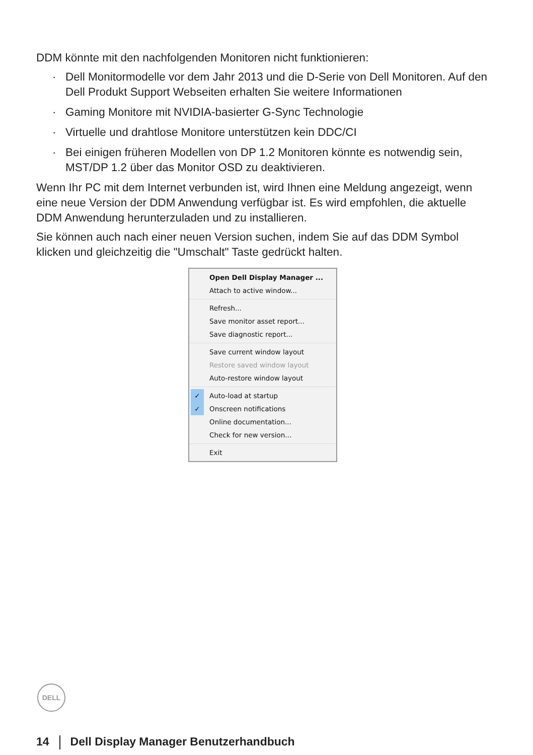DDM könnte mit den nachfolgenden Monitoren nicht funktionieren:
· Dell Monitormodelle vor dem Jahr 2013 und die D-Serie von Dell Monitoren. Auf den Dell Produkt Support Webseiten erhalten Sie weitere Informationen
· Gaming Monitore mit NVIDIA-basierter G-Sync Technologie
· Virtuelle und drahtlose Monitore unterstützen kein DDC/CI
· Bei einigen früheren Modellen von DP 1.2 Monitoren könnte es notwendig sein, MST/DP 1.2 über das Monitor OSD zu deaktivieren.
Wenn Ihr PC mit dem Internet verbunden ist, wird Ihnen eine Meldung angezeigt, wenn eine neue Version der DDM Anwendung verfügbar ist. Es wird empfohlen, die aktuelle DDM Anwendung herunterzuladen und zu installieren.
Sie können auch nach einer neuen Version suchen, indem Sie auf das DDM Symbol klicken und gleichzeitig die "Umschalt" Taste gedrückt halten.
Open Dell Display Manager ...
Attach to active window...
Refresh...
Save monitor asset report...
Save diagnostic report...
Save current window layout
Restore saved window layout
Auto-restore window layout
✓ Auto-load at startup
✓ Onscreen notifications
Online documentation...
Check for new version...
Exit
DELL
14 Dell Display Manager Benutzerhandbuch